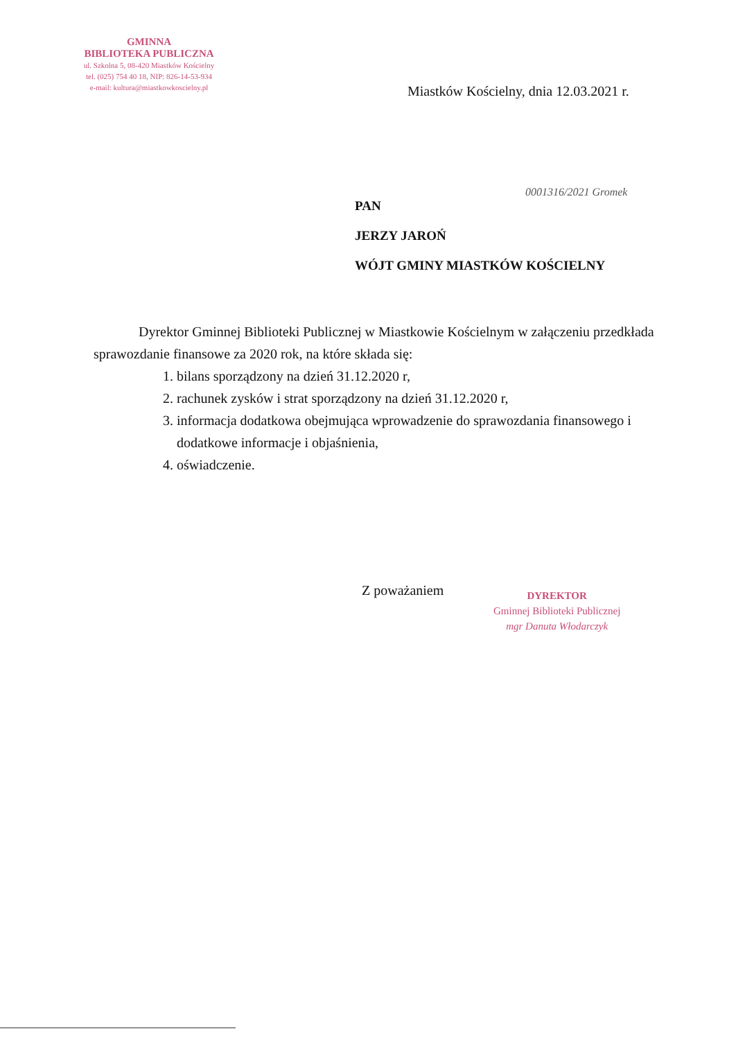GMINNA
BIBLIOTEKA PUBLICZNA
ul. Szkolna 5, 08-420 Miastków Kościelny
tel. (025) 754 40 18, NIP: 826-14-53-934
e-mail: kultura@miastkowkoscielny.pl
Miastków Kościelny, dnia 12.03.2021 r.
0001316/2021 Gromek
PAN
JERZY JAROŃ
WÓJT GMINY MIASTKÓW KOŚCIELNY
Dyrektor Gminnej Biblioteki Publicznej w Miastkowie Kościelnym w załączeniu przedkłada sprawozdanie finansowe za 2020 rok, na które składa się:
1. bilans sporządzony na dzień 31.12.2020 r,
2. rachunek zysków i strat sporządzony na dzień 31.12.2020 r,
3. informacja dodatkowa obejmująca wprowadzenie do sprawozdania finansowego i dodatkowe informacje i objaśnienia,
4. oświadczenie.
Z poważaniem
DYREKTOR
Gminnej Biblioteki Publicznej
mgr Danuta Włodarczyk